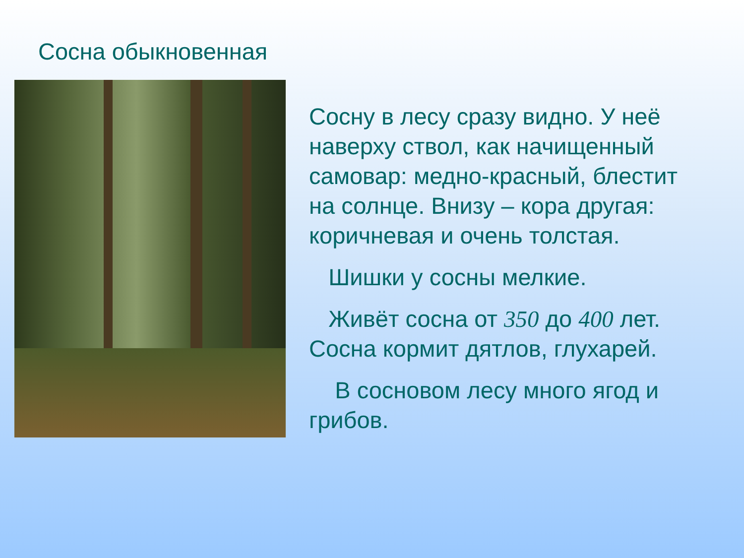Сосна обыкновенная
Сосну в лесу сразу видно. У неё наверху ствол, как начищенный самовар: медно-красный, блестит на солнце. Внизу – кора другая: коричневая и очень толстая.
Шишки у сосны мелкие.
Живёт сосна от 350 до 400 лет. Сосна кормит дятлов, глухарей.
В сосновом лесу много ягод и грибов.